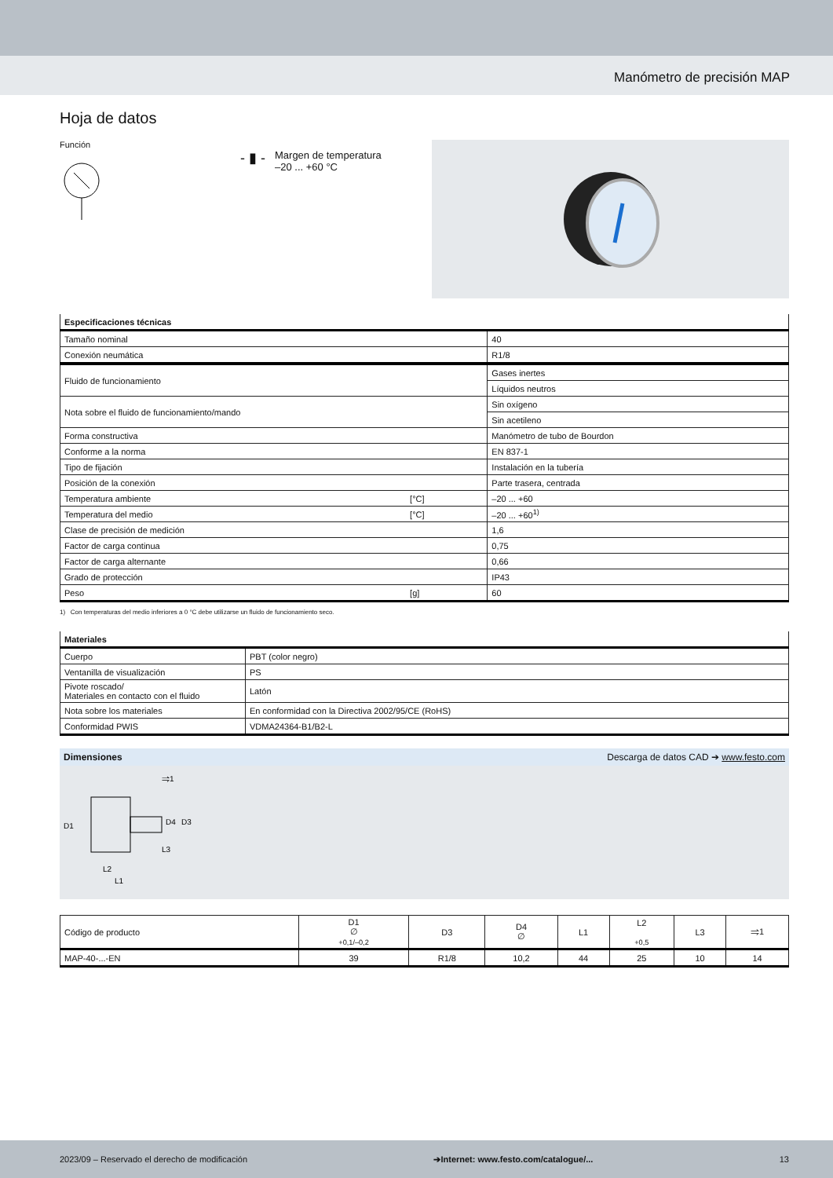Manómetro de precisión MAP
Hoja de datos
Función
- ▮ - Margen de temperatura
–20 ... +60 °C
| Especificaciones técnicas | | |
| --- | --- | --- |
| Tamaño nominal | | 40 |
| Conexión neumática | | R1/8 |
| Fluido de funcionamiento | | Gases inertes |
| | | Líquidos neutros |
| Nota sobre el fluido de funcionamiento/mando | | Sin oxígeno |
| | | Sin acetileno |
| Forma constructiva | | Manómetro de tubo de Bourdon |
| Conforme a la norma | | EN 837-1 |
| Tipo de fijación | | Instalación en la tubería |
| Posición de la conexión | | Parte trasera, centrada |
| Temperatura ambiente | [°C] | –20 ... +60 |
| Temperatura del medio | [°C] | –20 ... +60<sup>1)</sup> |
| Clase de precisión de medición | | 1,6 |
| Factor de carga continua | | 0,75 |
| Factor de carga alternante | | 0,66 |
| Grado de protección | | IP43 |
| Peso | [g] | 60 |
1) Con temperaturas del medio inferiores a 0 °C debe utilizarse un fluido de funcionamiento seco.
| Materiales | |
| --- | --- |
| Cuerpo | PBT (color negro) |
| Ventanilla de visualización | PS |
| Pivote roscado/ Materiales en contacto con el fluido | Latón |
| Nota sobre los materiales | En conformidad con la Directiva 2002/95/CE (RoHS) |
| Conformidad PWIS | VDMA24364-B1/B2-L |
Dimensiones Descarga de datos CAD ➔ www.festo.com
D1
L3
L2
L1
⥤1
D4
D3
| Código de producto | D1 ∅ +0,1/–0,2 | D3 | D4 ∅ | L1 | L2 +0,5 | L3 | ⥤1 |
| --- | --- | --- | --- | --- | --- | --- | --- |
| MAP-40-...-EN | 39 | R1/8 | 10,2 | 44 | 25 | 10 | 14 |
2023/09 – Reservado el derecho de modificación ➔Internet: www.festo.com/catalogue/... 13